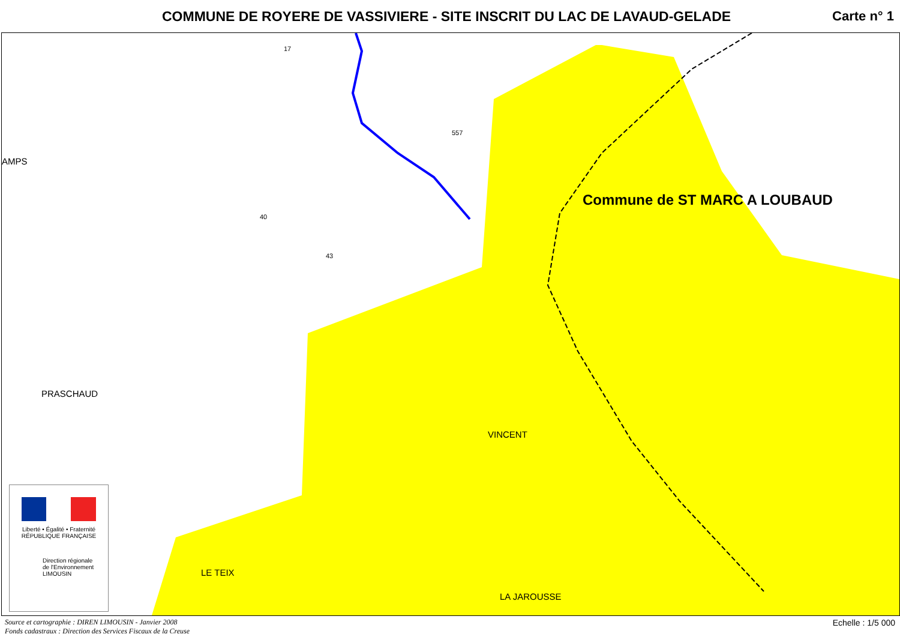COMMUNE DE ROYERE DE VASSIVIERE - SITE INSCRIT DU LAC DE LAVAUD-GELADE
Carte n° 1
Commune de ST MARC A LOUBAUD
VINCENT
LA JAROUSSE
PRASCHAUD
LE TEIX
AMPS
17
557
40
43
Liberté • Égalité • Fraternité
RÉPUBLIQUE FRANÇAISE
Direction régionale
de l'Environnement
LIMOUSIN
Source et cartographie : DIREN LIMOUSIN - Janvier 2008
Fonds cadastraux : Direction des Services Fiscaux de la Creuse Echelle : 1/5 000